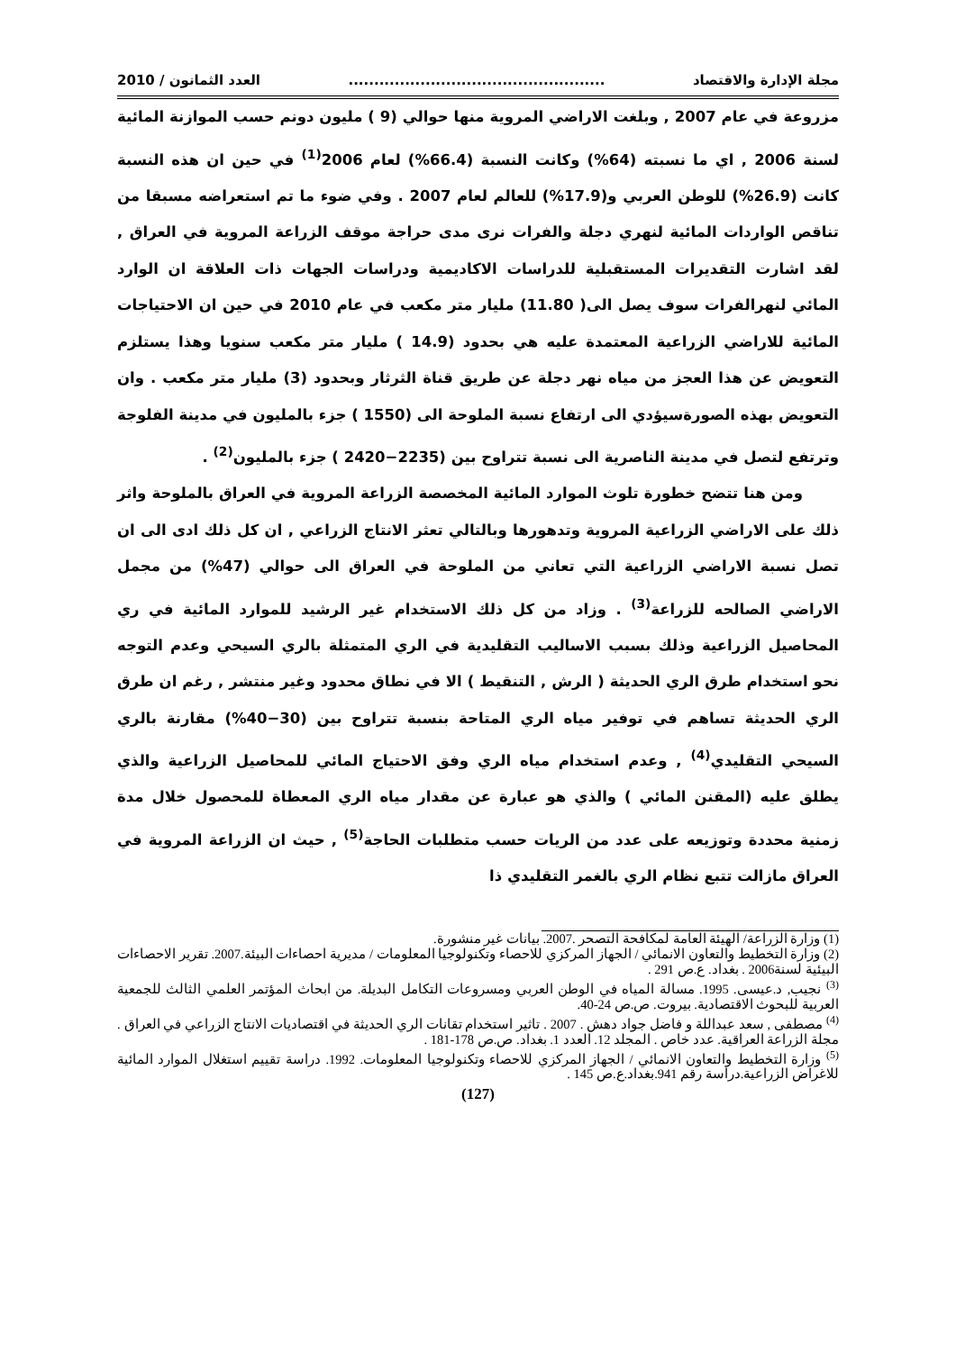مجلة الإدارة والاقتصاد.................................................. العدد الثمانون / 2010
مزروعة في عام 2007 , وبلغت الاراضي المروية منها حوالي (9 ) مليون دونم حسب الموازنة المائية لسنة 2006 , اي ما نسبته (64%) وكانت النسبة (66.4%) لعام 2006<sup>(1)</sup> في حين ان هذه النسبة كانت (26.9%) للوطن العربي و(17.9%) للعالم لعام 2007 . وفي ضوء ما تم استعراضه مسبقا من تناقص الواردات المائية لنهري دجلة والفرات نرى مدى حراجة موقف الزراعة المروية في العراق , لقد اشارت التقديرات المستقبلية للدراسات الاكاديمية ودراسات الجهات ذات العلاقة ان الوارد المائي لنهرالفرات سوف يصل الى( 11.80) مليار متر مكعب في عام 2010 في حين ان الاحتياجات المائية للاراضي الزراعية المعتمدة عليه هي بحدود (14.9 ) مليار متر مكعب سنويا وهذا يستلزم التعويض عن هذا العجز من مياه نهر دجلة عن طريق قناة الثرثار وبحدود (3) مليار متر مكعب . وان التعويض بهذه الصورةسيؤدي الى ارتفاع نسبة الملوحة الى (1550 ) جزء بالمليون في مدينة الفلوجة وترتفع لتصل في مدينة الناصرية الى نسبة تتراوح بين (2235−2420 ) جزء بالمليون<sup>(2)</sup> .
ومن هنا تتضح خطورة تلوث الموارد المائية المخصصة الزراعة المروية في العراق بالملوحة واثر ذلك على الاراضي الزراعية المروية وتدهورها وبالتالي تعثر الانتاج الزراعي , ان كل ذلك ادى الى ان تصل نسبة الاراضي الزراعية التي تعاني من الملوحة في العراق الى حوالي (47%) من مجمل الاراضي الصالحه للزراعة<sup>(3)</sup> . وزاد من كل ذلك الاستخدام غير الرشيد للموارد المائية في ري المحاصيل الزراعية وذلك بسبب الاساليب التقليدية في الري المتمثلة بالري السيحي وعدم التوجه نحو استخدام طرق الري الحديثة ( الرش , التنقيط ) الا في نطاق محدود وغير منتشر , رغم ان طرق الري الحديثة تساهم في توفير مياه الري المتاحة بنسبة تتراوح بين (30−40%) مقارنة بالري السيحي التقليدي<sup>(4)</sup> , وعدم استخدام مياه الري وفق الاحتياج المائي للمحاصيل الزراعية والذي يطلق عليه (المقنن المائي ) والذي هو عبارة عن مقدار مياه الري المعطاة للمحصول خلال مدة زمنية محددة وتوزيعه على عدد من الريات حسب متطلبات الحاجة<sup>(5)</sup> , حيث ان الزراعة المروية في العراق مازالت تتبع نظام الري بالغمر التقليدي ذا
(1) وزارة الزراعة/ الهيئة العامة لمكافحة التصحر .2007. بيانات غير منشورة.
(2) وزارة التخطيط والتعاون الانمائي / الجهاز المركزي للاحصاء وتكنولوجيا المعلومات / مديرية احصاءات البيئة.2007. تقرير الاحصاءات البيئية لسنة2006 . بغداد. ع.ص 291 .
<sup>(3)</sup> نجيب, د.عيسى. 1995. مسالة المياه في الوطن العربي ومسروعات التكامل البديلة. من ابحاث المؤتمر العلمي الثالث للجمعية العربية للبحوث الاقتصادية. بيروت. ص.ص 24-40.
<sup>(4)</sup> مصطفى , سعد عبداللة و فاضل جواد دهش . 2007 . تاثير استخدام تقانات الري الحديثة في اقتصاديات الانتاج الزراعي في العراق . مجلة الزراعة العراقية. عدد خاص . المجلد 12. العدد 1. بغداد. ص.ص 178-181 .
<sup>(5)</sup> وزارة التخطيط والتعاون الانمائي / الجهاز المركزي للاحصاء وتكنولوجيا المعلومات. 1992. دراسة تقييم استغلال الموارد المائية للاغراض الزراعية.دراسة رقم 941.بغداد.ع.ص 145 .
(127)